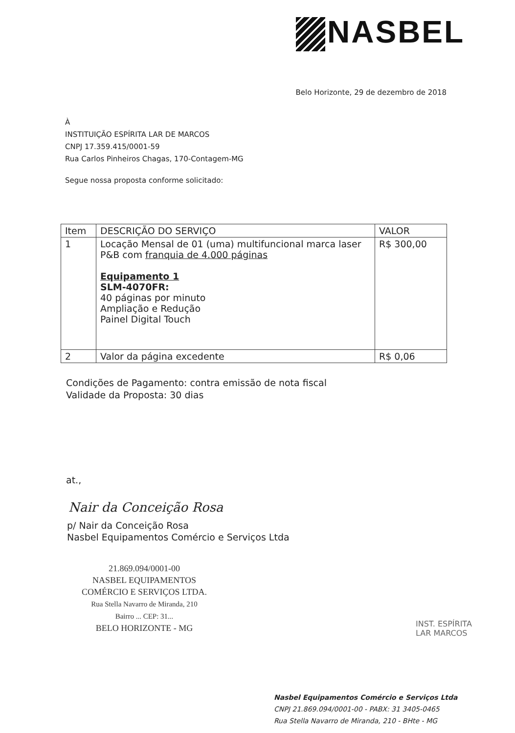NASBEL
Belo Horizonte, 29 de dezembro de 2018
À
INSTITUIÇÃO ESPÍRITA LAR DE MARCOS
CNPJ 17.359.415/0001-59
Rua Carlos Pinheiros Chagas, 170-Contagem-MG
Segue nossa proposta conforme solicitado:
| Item | DESCRIÇÃO DO SERVIÇO | VALOR |
| --- | --- | --- |
| 1 | Locação Mensal de 01 (uma) multifuncional marca laser P&B com franquia de 4.000 páginas Equipamento 1 SLM-4070FR: 40 páginas por minuto Ampliação e Redução Painel Digital Touch | R$ 300,00 |
| 2 | Valor da página excedente | R$ 0,06 |
Condições de Pagamento: contra emissão de nota fiscal
Validade da Proposta: 30 dias
at.,
Nair da Conceição Rosa
p/ Nair da Conceição Rosa
Nasbel Equipamentos Comércio e Serviços Ltda
21.869.094/0001-00
NASBEL EQUIPAMENTOS
COMÉRCIO E SERVIÇOS LTDA.
Rua Stella Navarro de Miranda, 210
Bairro ... CEP: 31...
BELO HORIZONTE - MG
INST. ESPÍRITA
LAR MARCOS
Nasbel Equipamentos Comércio e Serviços Ltda
CNPJ 21.869.094/0001-00 - PABX: 31 3405-0465
Rua Stella Navarro de Miranda, 210 - BHte - MG